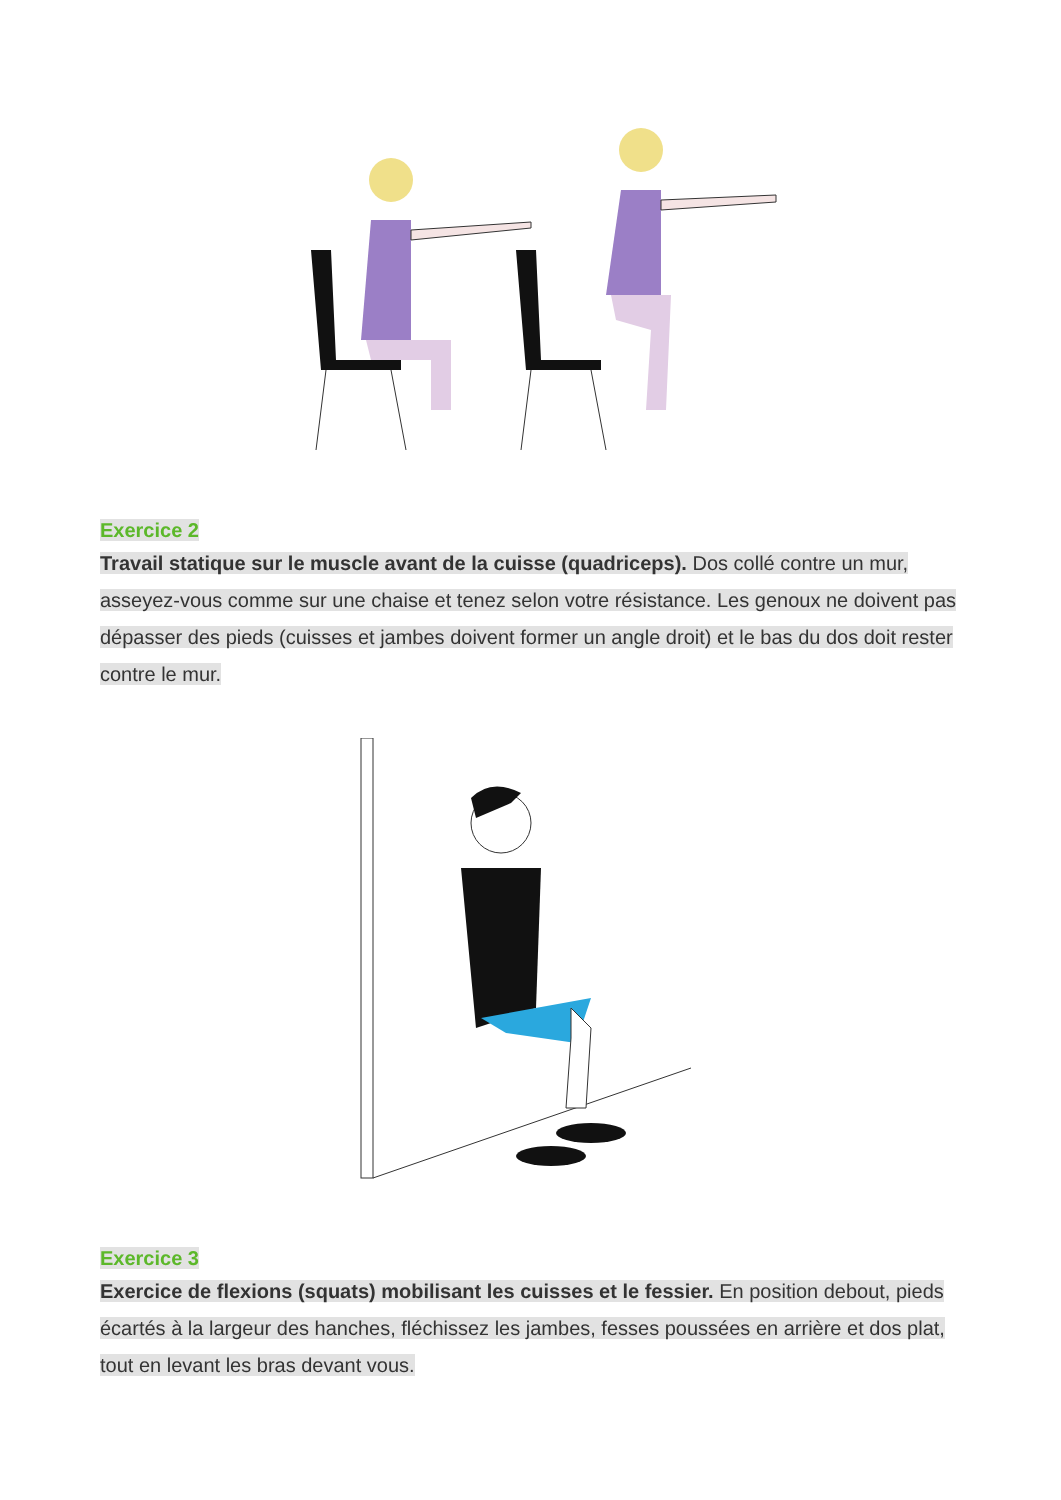Exercice 2
Travail statique sur le muscle avant de la cuisse (quadriceps). Dos collé contre un mur, asseyez-vous comme sur une chaise et tenez selon votre résistance. Les genoux ne doivent pas dépasser des pieds (cuisses et jambes doivent former un angle droit) et le bas du dos doit rester contre le mur.
Exercice 3
Exercice de flexions (squats) mobilisant les cuisses et le fessier. En position debout, pieds écartés à la largeur des hanches, fléchissez les jambes, fesses poussées en arrière et dos plat, tout en levant les bras devant vous.